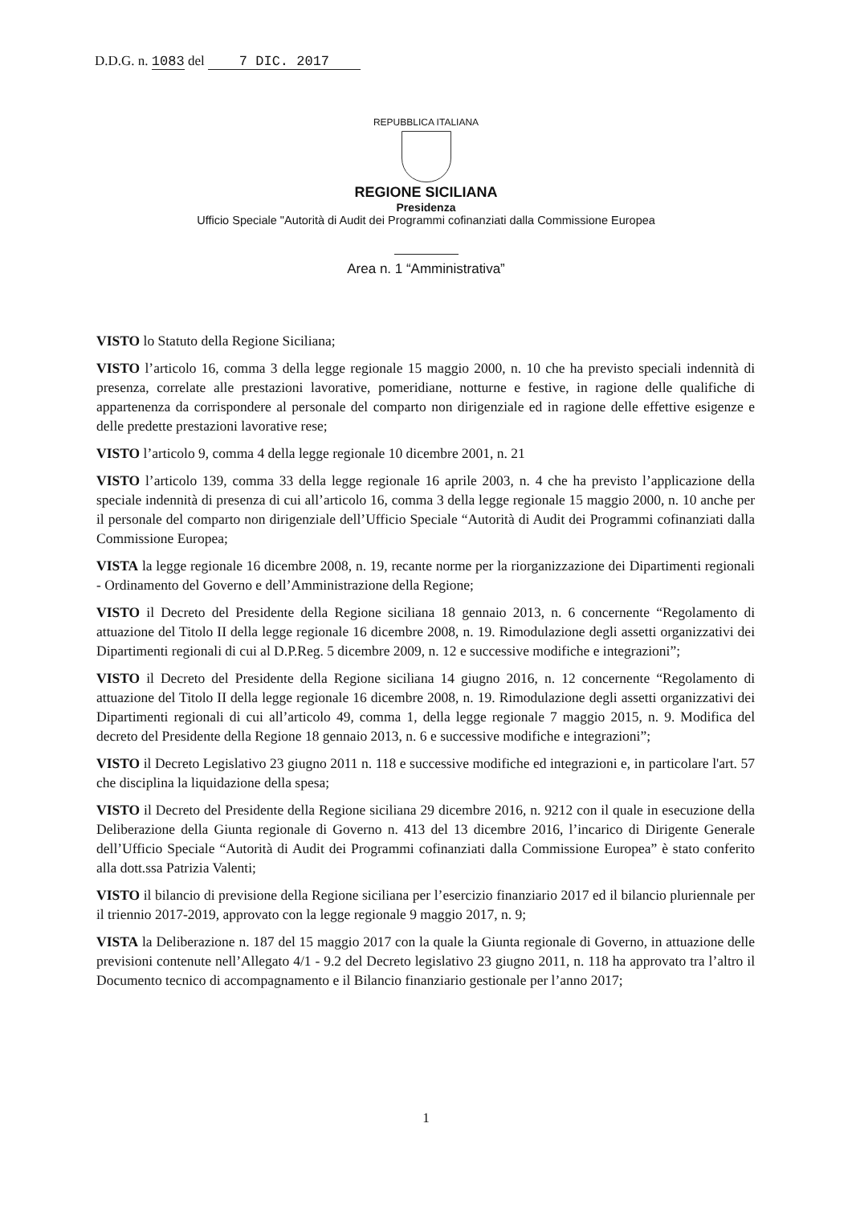D.D.G. n. 1083 del 7 DIC. 2017
REPUBBLICA ITALIANA
REGIONE SICILIANA
Presidenza
Ufficio Speciale "Autorità di Audit dei Programmi cofinanziati dalla Commissione Europea
Area n. 1 “Amministrativa”
VISTO lo Statuto della Regione Siciliana;
VISTO l’articolo 16, comma 3 della legge regionale 15 maggio 2000, n. 10 che ha previsto speciali indennità di presenza, correlate alle prestazioni lavorative, pomeridiane, notturne e festive, in ragione delle qualifiche di appartenenza da corrispondere al personale del comparto non dirigenziale ed in ragione delle effettive esigenze e delle predette prestazioni lavorative rese;
VISTO l’articolo 9, comma 4 della legge regionale 10 dicembre 2001, n. 21
VISTO l’articolo 139, comma 33 della legge regionale 16 aprile 2003, n. 4 che ha previsto l’applicazione della speciale indennità di presenza di cui all’articolo 16, comma 3 della legge regionale 15 maggio 2000, n. 10 anche per il personale del comparto non dirigenziale dell’Ufficio Speciale “Autorità di Audit dei Programmi cofinanziati dalla Commissione Europea;
VISTA la legge regionale 16 dicembre 2008, n. 19, recante norme per la riorganizzazione dei Dipartimenti regionali - Ordinamento del Governo e dell’Amministrazione della Regione;
VISTO il Decreto del Presidente della Regione siciliana 18 gennaio 2013, n. 6 concernente “Regolamento di attuazione del Titolo II della legge regionale 16 dicembre 2008, n. 19. Rimodulazione degli assetti organizzativi dei Dipartimenti regionali di cui al D.P.Reg. 5 dicembre 2009, n. 12 e successive modifiche e integrazioni”;
VISTO il Decreto del Presidente della Regione siciliana 14 giugno 2016, n. 12 concernente “Regolamento di attuazione del Titolo II della legge regionale 16 dicembre 2008, n. 19. Rimodulazione degli assetti organizzativi dei Dipartimenti regionali di cui all’articolo 49, comma 1, della legge regionale 7 maggio 2015, n. 9. Modifica del decreto del Presidente della Regione 18 gennaio 2013, n. 6 e successive modifiche e integrazioni”;
VISTO il Decreto Legislativo 23 giugno 2011 n. 118 e successive modifiche ed integrazioni e, in particolare l'art. 57 che disciplina la liquidazione della spesa;
VISTO il Decreto del Presidente della Regione siciliana 29 dicembre 2016, n. 9212 con il quale in esecuzione della Deliberazione della Giunta regionale di Governo n. 413 del 13 dicembre 2016, l’incarico di Dirigente Generale dell’Ufficio Speciale “Autorità di Audit dei Programmi cofinanziati dalla Commissione Europea” è stato conferito alla dott.ssa Patrizia Valenti;
VISTO il bilancio di previsione della Regione siciliana per l’esercizio finanziario 2017 ed il bilancio pluriennale per il triennio 2017-2019, approvato con la legge regionale 9 maggio 2017, n. 9;
VISTA la Deliberazione n. 187 del 15 maggio 2017 con la quale la Giunta regionale di Governo, in attuazione delle previsioni contenute nell’Allegato 4/1 - 9.2 del Decreto legislativo 23 giugno 2011, n. 118 ha approvato tra l’altro il Documento tecnico di accompagnamento e il Bilancio finanziario gestionale per l’anno 2017;
1